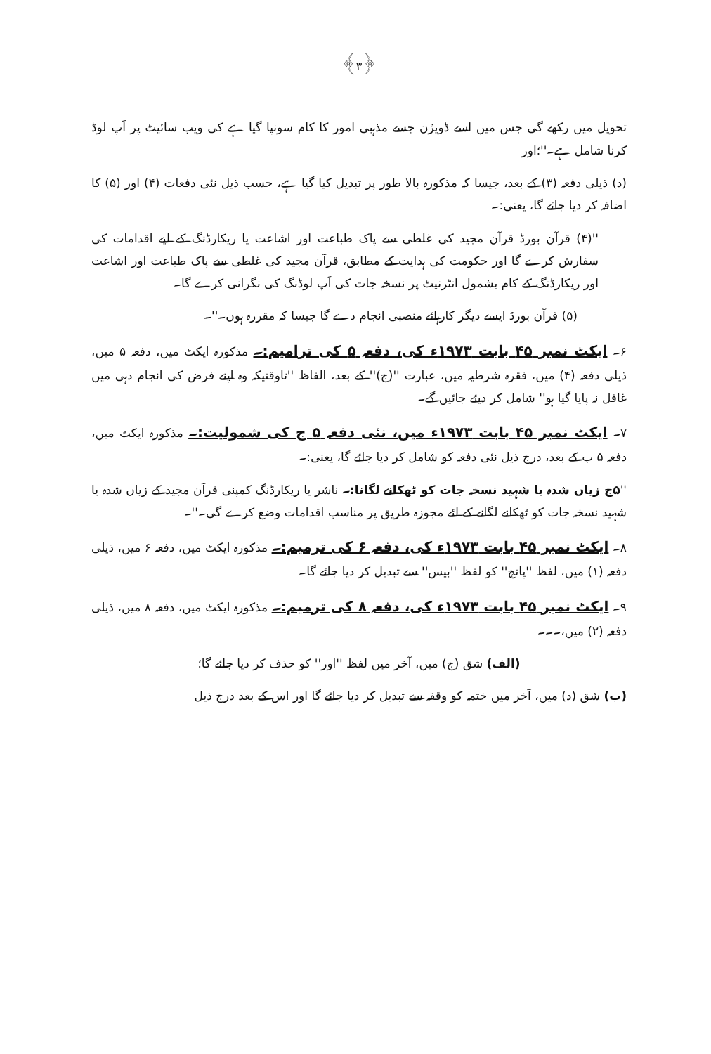﴿۳﴾
تحویل میں رکھے گی جس میں اسے ڈویژن جسے مذہبی امور کا کام سونپا گیا ہے کی ویب سائیٹ پر اَپ لوڈ کرنا شامل ہے۔''؛اور
(د) ذیلی دفعہ (۳) کے بعد، جیسا کہ مذکورہ بالا طور پر تبدیل کیا گیا ہے، حسب ذیل نئی دفعات (۴) اور (۵) کا اضافہ کر دیا جائے گا، یعنی:۔
''(۴) قرآن بورڈ قرآن مجید کی غلطی سے پاک طباعت اور اشاعت یا ریکارڈنگ کے لیے اقدامات کی سفارش کرے گا اور حکومت کی ہدایت کے مطابق، قرآن مجید کی غلطی سے پاک طباعت اور اشاعت اور ریکارڈنگ کے کام بشمول انٹرنیٹ پر نسخہ جات کی اَپ لوڈنگ کی نگرانی کرے گا۔
(۵) قرآن بورڈ ایسے دیگر کارہائے منصبی انجام دے گا جیسا کہ مقررہ ہوں۔''۔
۶۔ ایکٹ نمبر ۴۵ بابت ۱۹۷۳ء کی، دفعہ ۵ کی ترامیم:۔ مذکورہ ایکٹ میں، دفعہ ۵ میں، ذیلی دفعہ (۴) میں، فقرہ شرطیہ میں، عبارت ''(ج)'' کے بعد، الفاظ ''تاوقتیکہ وہ اپنے فرض کی انجام دہی میں غافل نہ پایا گیا ہو'' شامل کر دیئے جائیں گے۔
۷۔ ایکٹ نمبر ۴۵ بابت ۱۹۷۳ء میں، نئی دفعہ ۵ ج کی شمولیت:۔ مذکورہ ایکٹ میں، دفعہ ۵ ب کے بعد، درج ذیل نئی دفعہ کو شامل کر دیا جائے گا، یعنی:۔
''۵ج زیاں شدہ یا شہید نسخہ جات کو ٹھکانے لگانا:۔ ناشر یا ریکارڈنگ کمپنی قرآن مجید کے زیاں شدہ یا شہید نسخہ جات کو ٹھکانے لگانے کے لئے مجوزہ طریق پر مناسب اقدامات وضع کرے گی۔''۔
۸۔ ایکٹ نمبر ۴۵ بابت ۱۹۷۳ء کی، دفعہ ۶ کی ترمیم:۔ مذکورہ ایکٹ میں، دفعہ ۶ میں، ذیلی دفعہ (۱) میں، لفظ ''پانچ'' کو لفظ ''بیس'' سے تبدیل کر دیا جائے گا۔
۹۔ ایکٹ نمبر ۴۵ بابت ۱۹۷۳ء کی، دفعہ ۸ کی ترمیم:۔ مذکورہ ایکٹ میں، دفعہ ۸ میں، ذیلی دفعہ (۲) میں،۔۔۔
(الف) شق (ج) میں، آخر میں لفظ ''اور'' کو حذف کر دیا جائے گا؛
(ب) شق (د) میں، آخر میں ختمہ کو وقفہ سے تبدیل کر دیا جائے گا اور اس کے بعد درج ذیل